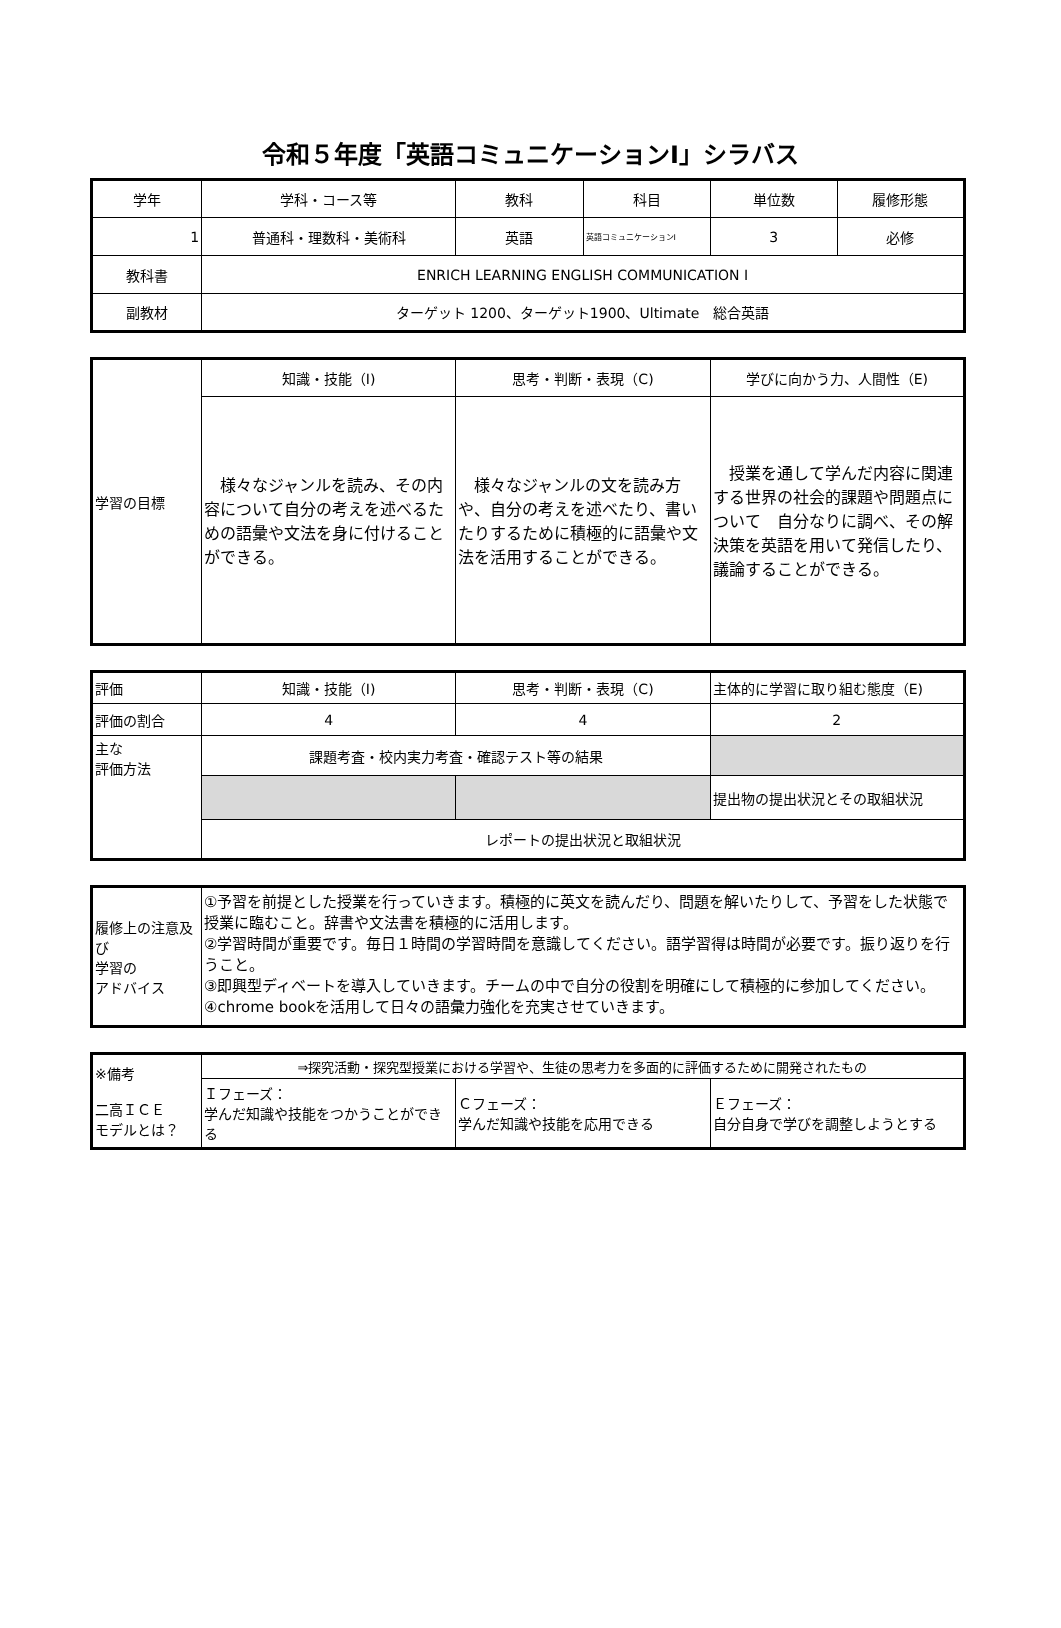令和５年度「英語コミュニケーションⅠ」シラバス
| 学年 | 学科・コース等 | 教科 | 科目 | 単位数 | 履修形態 |
| --- | --- | --- | --- | --- | --- |
| 1 | 普通科・理数科・美術科 | 英語 | 英語コミュニケーションⅠ | 3 | 必修 |
| 教科書 | ENRICH LEARNING ENGLISH COMMUNICATION I | | | | |
| 副教材 | ターゲット 1200、ターゲット1900、Ultimate 総合英語 | | | | |
| 学習の目標 | 知識・技能（I) | 思考・判断・表現（C) | 学びに向かう力、人間性（E) |
| | 様々なジャンルを読み、その内容について自分の考えを述べるための語彙や文法を身に付けることができる。 | 様々なジャンルの文を読み方や、自分の考えを述べたり、書いたりするために積極的に語彙や文法を活用することができる。 | 授業を通して学んだ内容に関連する世界の社会的課題や問題点について 自分なりに調べ、その解決策を英語を用いて発信したり、議論することができる。 |
| 評価 | 知識・技能（I) | 思考・判断・表現（C) | 主体的に学習に取り組む態度（E) |
| 評価の割合 | 4 | 4 | 2 |
| 主な 評価方法 | 課題考査・校内実力考査・確認テスト等の結果 | | |
| | | | 提出物の提出状況とその取組状況 |
| | レポートの提出状況と取組状況 | | |
| 履修上の注意及び 学習の アドバイス | ①予習を前提とした授業を行っていきます。積極的に英文を読んだり、問題を解いたりして、予習をした状態で授業に臨むこと。辞書や文法書を積極的に活用します。 ②学習時間が重要です。毎日１時間の学習時間を意識してください。語学習得は時間が必要です。振り返りを行うこと。 ③即興型ディベートを導入していきます。チームの中で自分の役割を明確にして積極的に参加してください。 ④chrome bookを活用して日々の語彙力強化を充実させていきます。 |
| ※備考 二高ＩＣＥ モデルとは？ | ⇒探究活動・探究型授業における学習や、生徒の思考力を多面的に評価するために開発されたもの | | |
| | Ｉフェーズ： 学んだ知識や技能をつかうことができる | Ｃフェーズ： 学んだ知識や技能を応用できる | Ｅフェーズ： 自分自身で学びを調整しようとする |